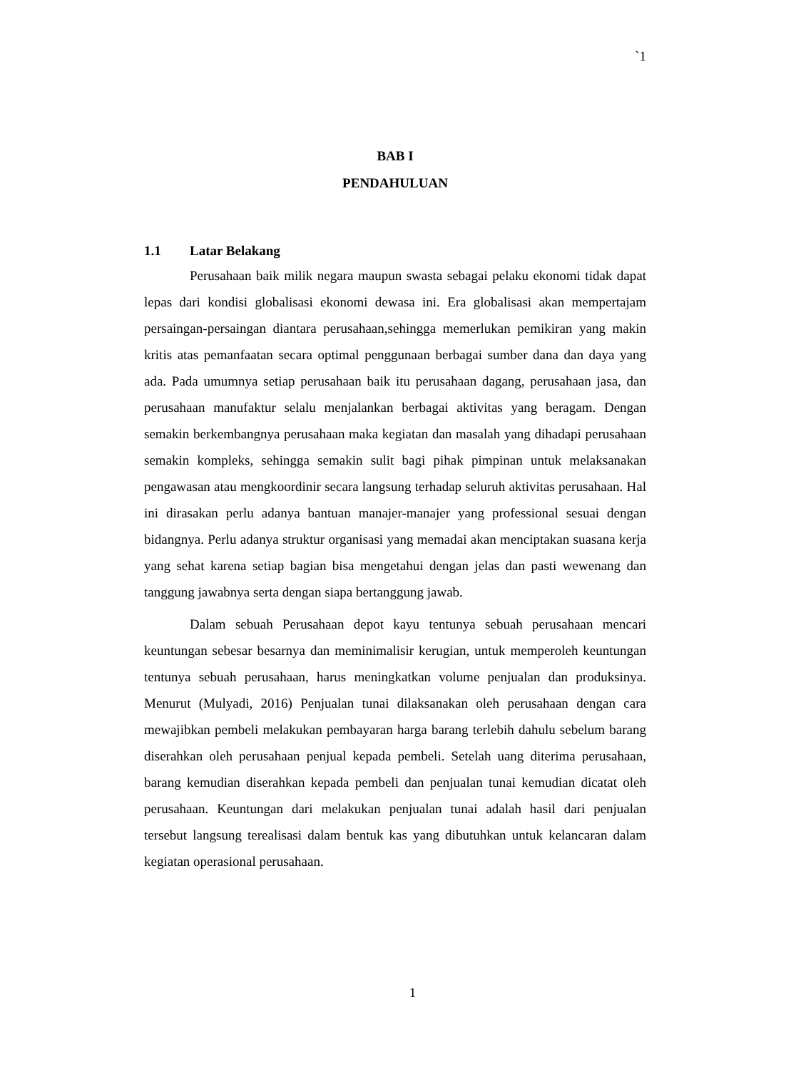`1
BAB I
PENDAHULUAN
1.1 Latar Belakang
Perusahaan baik milik negara maupun swasta sebagai pelaku ekonomi tidak dapat lepas dari kondisi globalisasi ekonomi dewasa ini. Era globalisasi akan mempertajam persaingan-persaingan diantara perusahaan,sehingga memerlukan pemikiran yang makin kritis atas pemanfaatan secara optimal penggunaan berbagai sumber dana dan daya yang ada. Pada umumnya setiap perusahaan baik itu perusahaan dagang, perusahaan jasa, dan perusahaan manufaktur selalu menjalankan berbagai aktivitas yang beragam. Dengan semakin berkembangnya perusahaan maka kegiatan dan masalah yang dihadapi perusahaan semakin kompleks, sehingga semakin sulit bagi pihak pimpinan untuk melaksanakan pengawasan atau mengkoordinir secara langsung terhadap seluruh aktivitas perusahaan. Hal ini dirasakan perlu adanya bantuan manajer-manajer yang professional sesuai dengan bidangnya. Perlu adanya struktur organisasi yang memadai akan menciptakan suasana kerja yang sehat karena setiap bagian bisa mengetahui dengan jelas dan pasti wewenang dan tanggung jawabnya serta dengan siapa bertanggung jawab.
Dalam sebuah Perusahaan depot kayu tentunya sebuah perusahaan mencari keuntungan sebesar besarnya dan meminimalisir kerugian, untuk memperoleh keuntungan tentunya sebuah perusahaan, harus meningkatkan volume penjualan dan produksinya. Menurut (Mulyadi, 2016) Penjualan tunai dilaksanakan oleh perusahaan dengan cara mewajibkan pembeli melakukan pembayaran harga barang terlebih dahulu sebelum barang diserahkan oleh perusahaan penjual kepada pembeli. Setelah uang diterima perusahaan, barang kemudian diserahkan kepada pembeli dan penjualan tunai kemudian dicatat oleh perusahaan. Keuntungan dari melakukan penjualan tunai adalah hasil dari penjualan tersebut langsung terealisasi dalam bentuk kas yang dibutuhkan untuk kelancaran dalam kegiatan operasional perusahaan.
1